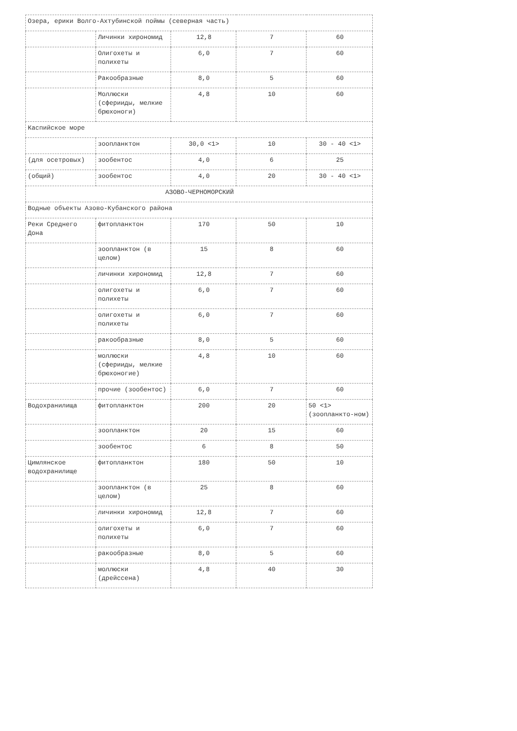| Озера, ерики Волго-Ахтубинской поймы (северная часть) | | | | |
| | Личинки хирономид | 12,8 | 7 | 60 |
| | Олигохеты и полихеты | 6,0 | 7 | 60 |
| | Ракообразные | 8,0 | 5 | 60 |
| | Моллюски (сферииды, мелкие брюхоноги) | 4,8 | 10 | 60 |
| Каспийское море | | | | |
| | зоопланктон | 30,0 <1> | 10 | 30 - 40 <1> |
| (для осетровых) | зообентос | 4,0 | 6 | 25 |
| (общий) | зообентос | 4,0 | 20 | 30 - 40 <1> |
| АЗОВО-ЧЕРНОМОРСКИЙ | | | | |
| Водные объекты Азово-Кубанского района | | | | |
| Реки Среднего Дона | фитопланктон | 170 | 50 | 10 |
| | зоопланктон (в целом) | 15 | 8 | 60 |
| | личинки хирономид | 12,8 | 7 | 60 |
| | олигохеты и полихеты | 6,0 | 7 | 60 |
| | олигохеты и полихеты | 6,0 | 7 | 60 |
| | ракообразные | 8,0 | 5 | 60 |
| | моллюски (сферииды, мелкие брюхоногие) | 4,8 | 10 | 60 |
| | прочие (зообентос) | 6,0 | 7 | 60 |
| Водохранилища | фитопланктон | 200 | 20 | 50 <1> (зоопланкто-ном) |
| | зоопланктон | 20 | 15 | 60 |
| | зообентос | 6 | 8 | 50 |
| Цимлянское водохранилище | фитопланктон | 180 | 50 | 10 |
| | зоопланктон (в целом) | 25 | 8 | 60 |
| | личинки хирономид | 12,8 | 7 | 60 |
| | олигохеты и полихеты | 6,0 | 7 | 60 |
| | ракообразные | 8,0 | 5 | 60 |
| | моллюски (дрейссена) | 4,8 | 40 | 30 |